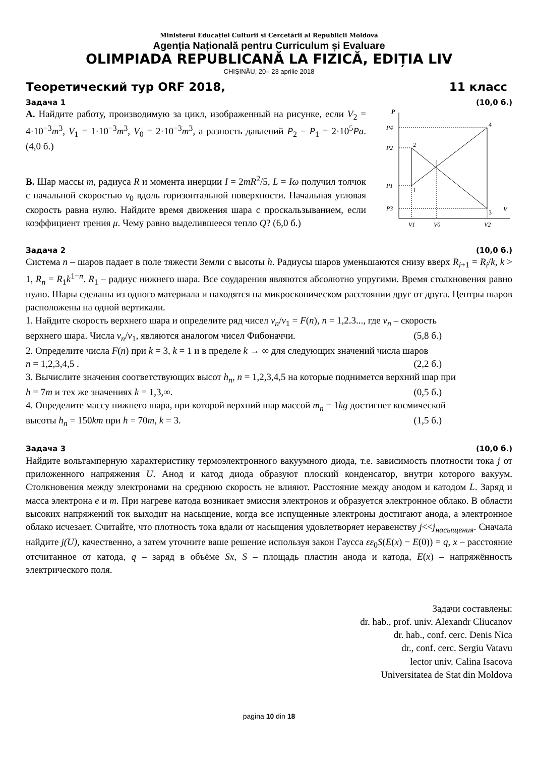Ministerul Educației Culturii si Cercetării al Republicii Moldova
Agenția Națională pentru Curriculum și Evaluare
OLIMPIADA REPUBLICANĂ LA FIZICĂ, EDIȚIA LIV
CHIȘINĂU, 20– 23 aprilie 2018
Теоретический тур ORF 2018, 11 класс
Задача 1 (10,0 б.)
A. Найдите работу, производимую за цикл, изображенный на рисунке, если V<sub>2</sub> = 4·10<sup>−3</sup>m<sup>3</sup>, V<sub>1</sub> = 1·10<sup>−3</sup>m<sup>3</sup>, V<sub>0</sub> = 2·10<sup>−3</sup>m<sup>3</sup>, а разность давлений P<sub>2</sub> − P<sub>1</sub> = 2·10<sup>5</sup>Pa. (4,0 б.)
B. Шар массы m, радиуса R и момента инерции I = 2mR<sup>2</sup>/5, L = Iω получил толчок с начальной скоростью v<sub>0</sub> вдоль горизонтальной поверхности. Начальная угловая скорость равна нулю. Найдите время движения шара с проскальзыванием, если коэффициент трения μ. Чему равно выделившееся тепло Q? (6,0 б.)
P
V
P4
P2
P1
P3
2
1
4
3
V1
V0
V2
Задача 2 (10,0 б.)
Система n – шаров падает в поле тяжести Земли с высоты h. Радиусы шаров уменьшаются снизу вверх R<sub>i+1</sub> = R<sub>i</sub>/k, k > 1, R<sub>n</sub> = R<sub>1</sub>k<sup>1−n</sup>. R<sub>1</sub> – радиус нижнего шара. Все соударения являются абсолютно упругими. Время столкновения равно нулю. Шары сделаны из одного материала и находятся на микроскопическом расстоянии друг от друга. Центры шаров расположены на одной вертикали.
1. Найдите скорость верхнего шара и определите ряд чисел v<sub>n</sub>/v<sub>1</sub> = F(n), n = 1,2.3..., где v<sub>n</sub> – скорость
верхнего шара. Числа v<sub>n</sub>/v<sub>1</sub>, являются аналогом чисел Фибоначчи. (5,8 б.)
2. Определите числа F(n) при k = 3, k = 1 и в пределе k → ∞ для следующих значений числа шаров
n = 1,2,3,4,5 . (2,2 б.)
3. Вычислите значения соответствующих высот h<sub>n</sub>, n = 1,2,3,4,5 на которые поднимется верхний шар при
h = 7m и тех же значениях k = 1,3,∞. (0,5 б.)
4. Определите массу нижнего шара, при которой верхний шар массой m<sub>n</sub> = 1kg достигнет космической
высоты h<sub>n</sub> = 150km при h = 70m, k = 3. (1,5 б.)
Задача 3 (10,0 б.)
Найдите вольтамперную характеристику термоэлектронного вакуумного диода, т.е. зависимость плотности тока j от приложенного напряжения U. Анод и катод диода образуют плоский конденсатор, внутри которого вакуум. Столкновения между электронами на среднюю скорость не влияют. Расстояние между анодом и катодом L. Заряд и масса электрона e и m. При нагреве катода возникает эмиссия электронов и образуется электронное облако. В области высоких напряжений ток выходит на насыщение, когда все испущенные электроны достигают анода, а электронное облако исчезает. Считайте, что плотность тока вдали от насыщения удовлетворяет неравенству j<<j<sub>насыщения</sub>. Сначала найдите j(U), качественно, а затем уточните ваше решение используя закон Гаусса εε<sub>0</sub>S(E(x) − E(0)) = q, x – расстояние отсчитанное от катода, q – заряд в объёме Sx, S – площадь пластин анода и катода, E(x) – напряжённость электрического поля.
Задачи составлены:
dr. hab., prof. univ. Alexandr Cliucanov
dr. hab., conf. cerc. Denis Nica
dr., conf. cerc. Sergiu Vatavu
lector univ. Calina Isacova
Universitatea de Stat din Moldova
pagina 10 din 18